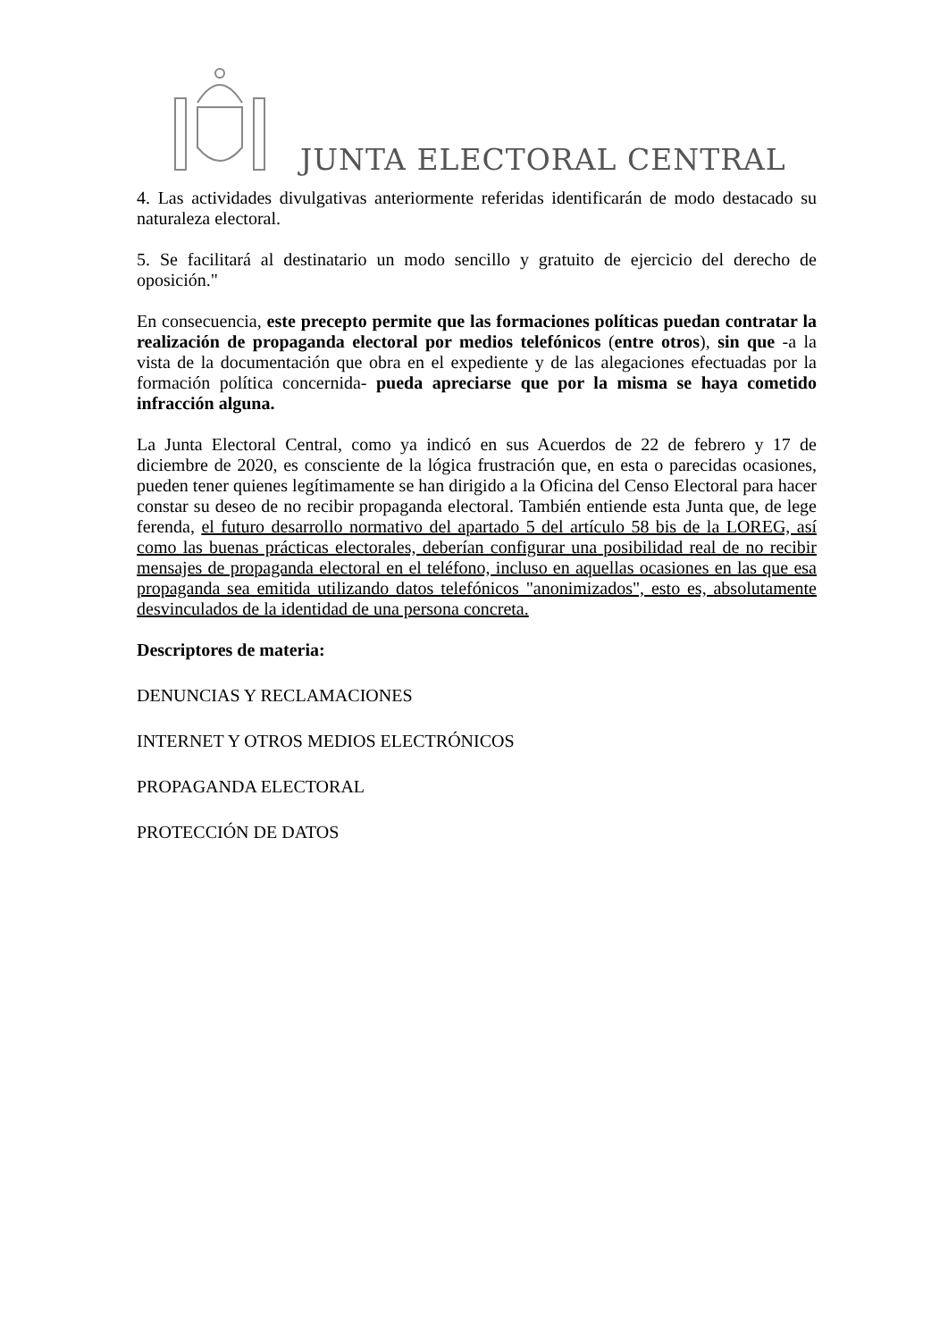JUNTA ELECTORAL CENTRAL
4. Las actividades divulgativas anteriormente referidas identificarán de modo destacado su naturaleza electoral.
5. Se facilitará al destinatario un modo sencillo y gratuito de ejercicio del derecho de oposición."
En consecuencia, este precepto permite que las formaciones políticas puedan contratar la realización de propaganda electoral por medios telefónicos (entre otros), sin que -a la vista de la documentación que obra en el expediente y de las alegaciones efectuadas por la formación política concernida- pueda apreciarse que por la misma se haya cometido infracción alguna.
La Junta Electoral Central, como ya indicó en sus Acuerdos de 22 de febrero y 17 de diciembre de 2020, es consciente de la lógica frustración que, en esta o parecidas ocasiones, pueden tener quienes legítimamente se han dirigido a la Oficina del Censo Electoral para hacer constar su deseo de no recibir propaganda electoral. También entiende esta Junta que, de lege ferenda, el futuro desarrollo normativo del apartado 5 del artículo 58 bis de la LOREG, así como las buenas prácticas electorales, deberían configurar una posibilidad real de no recibir mensajes de propaganda electoral en el teléfono, incluso en aquellas ocasiones en las que esa propaganda sea emitida utilizando datos telefónicos "anonimizados", esto es, absolutamente desvinculados de la identidad de una persona concreta.
Descriptores de materia:
DENUNCIAS Y RECLAMACIONES
INTERNET Y OTROS MEDIOS ELECTRÓNICOS
PROPAGANDA ELECTORAL
PROTECCIÓN DE DATOS